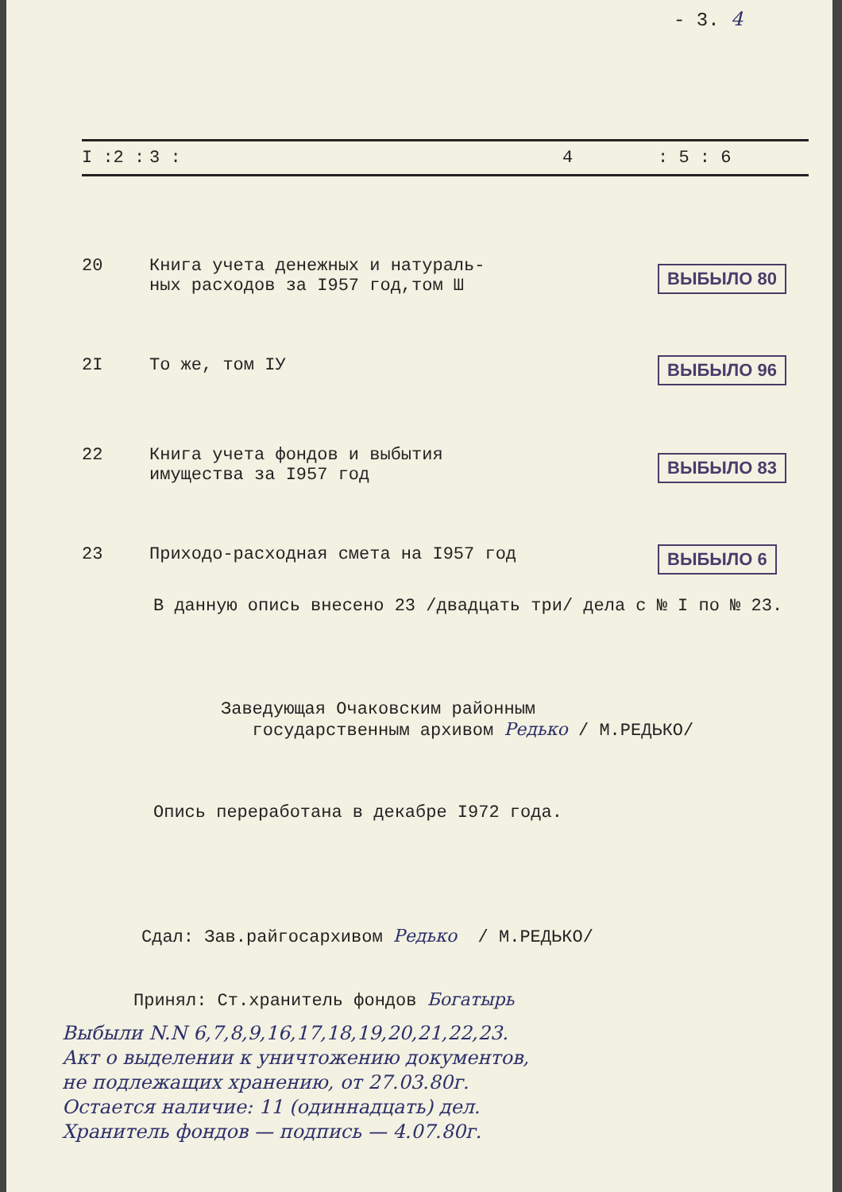- 3. 4
| I :2 : | 3 : | 4 | : 5 : 6 |
| --- | --- | --- | --- |
| 20 | Книга учета денежных и натураль- ных расходов за I957 год,том Ш | | ВЫБЫЛО 80 |
| 2I | То же, том IУ | | ВЫБЫЛО 96 |
| 22 | Книга учета фондов и выбытия имущества за I957 год | | ВЫБЫЛО 83 |
| 23 | Приходо-расходная смета на I957 год | | ВЫБЫЛО 6 |
В данную опись внесено 23 /двадцать три/ дела с № I по № 23.
Заведующая Очаковским районным
государственным архивом Редько / М.РЕДЬКО/
Опись переработана в декабре I972 года.
Сдал: Зав.райгосархивом Редько / М.РЕДЬКО/
Принял: Ст.хранитель фондов Богатырь
Выбыли N.N 6,7,8,9,16,17,18,19,20,21,22,23.
Акт о выделении к уничтожению документов,
не подлежащих хранению, от 27.03.80г.
Остается наличие: 11 (одиннадцать) дел.
Хранитель фондов — подпись — 4.07.80г.